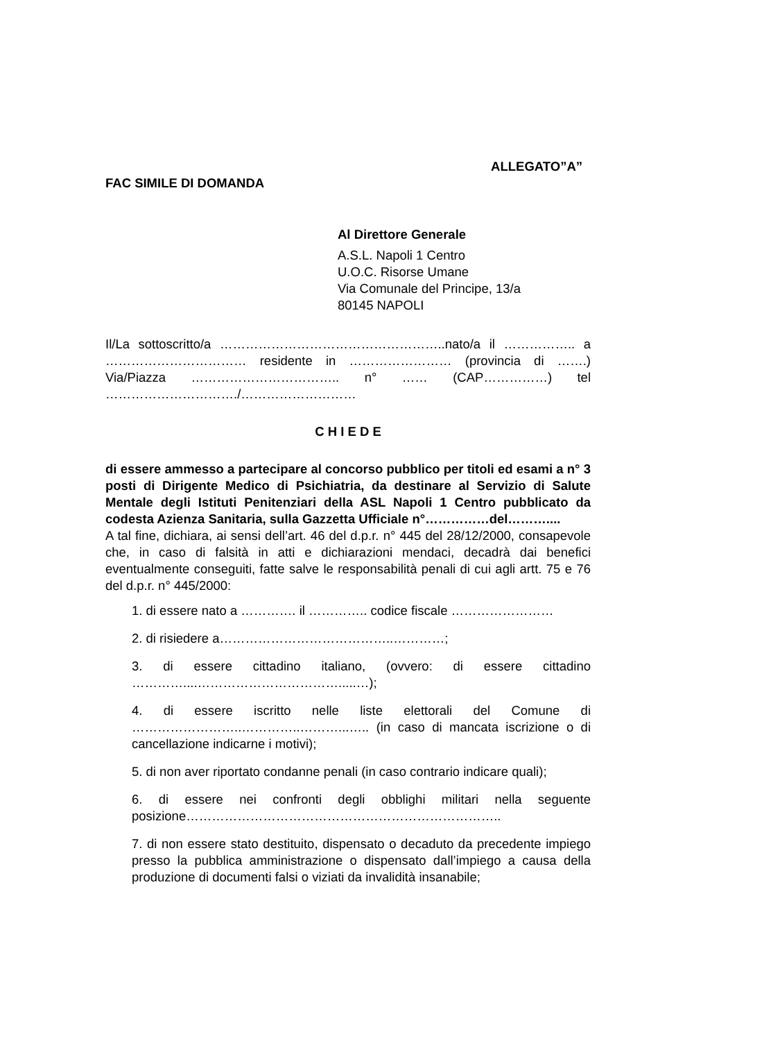ALLEGATO”A”
FAC SIMILE DI DOMANDA
Al Direttore Generale
A.S.L. Napoli 1 Centro
U.O.C. Risorse Umane
Via Comunale del Principe, 13/a
80145 NAPOLI
Il/La sottoscritto/a ……………………………………………..nato/a il …………….. a …………………………… residente in …………………… (provincia di …….) Via/Piazza …………………………….. n° …… (CAP……………) tel …………………………./………………………
C H I E D E
di essere ammesso a partecipare al concorso pubblico per titoli ed esami a n° 3 posti di Dirigente Medico di Psichiatria, da destinare al Servizio di Salute Mentale degli Istituti Penitenziari della ASL Napoli 1 Centro pubblicato da codesta Azienza Sanitaria, sulla Gazzetta Ufficiale n°……………del………....
A tal fine, dichiara, ai sensi dell’art. 46 del d.p.r. n° 445 del 28/12/2000, consapevole che, in caso di falsità in atti e dichiarazioni mendaci, decadrà dai benefici eventualmente conseguiti, fatte salve le responsabilità penali di cui agli artt. 75 e 76 del d.p.r. n° 445/2000:
1. di essere nato a …………. il ………….. codice fiscale ……………………
2. di risiedere a…………………………………..…………;
3. di essere cittadino italiano, (ovvero: di essere cittadino …………....…………………………….....…);
4. di essere iscritto nelle liste elettorali del Comune di ……………………..…………..………...….. (in caso di mancata iscrizione o di cancellazione indicarne i motivi);
5. di non aver riportato condanne penali (in caso contrario indicare quali);
6. di essere nei confronti degli obblighi militari nella seguente posizione………………………………………………………………..
7. di non essere stato destituito, dispensato o decaduto da precedente impiego presso la pubblica amministrazione o dispensato dall’impiego a causa della produzione di documenti falsi o viziati da invalidità insanabile;